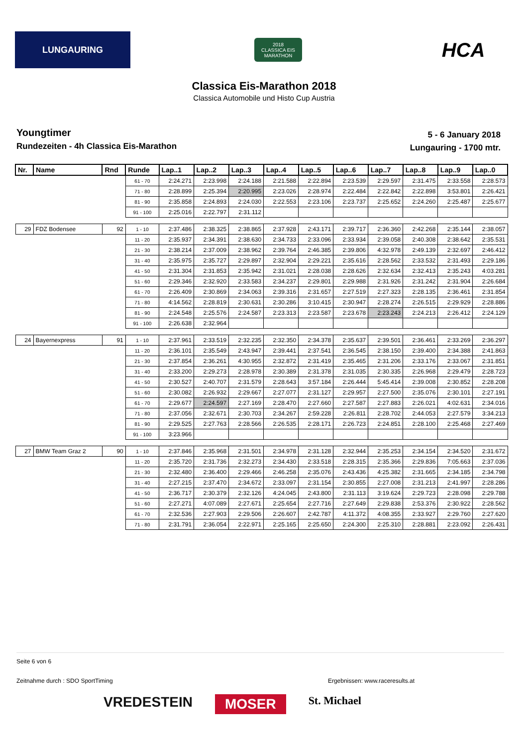LUNGAURING
2018
CLASSICA EIS MARATHON
HCA
Classica Eis-Marathon 2018
Classica Automobile und Histo Cup Austria
Youngtimer
Rundezeiten - 4h Classica Eis-Marathon
5 - 6 January 2018
Lungauring - 1700 mtr.
| Nr. | Name | Rnd | Runde | Lap..1 | Lap..2 | Lap..3 | Lap..4 | Lap..5 | Lap..6 | Lap..7 | Lap..8 | Lap..9 | Lap..0 |
| --- | --- | --- | --- | --- | --- | --- | --- | --- | --- | --- | --- | --- | --- |
| | | | 61 - 70 | 2:24.271 | 2:23.998 | 2:24.188 | 2:21.588 | 2:22.894 | 2:23.539 | 2:29.597 | 2:31.475 | 2:33.558 | 2:28.573 |
| | | | 71 - 80 | 2:28.899 | 2:25.394 | 2:20.995 | 2:23.026 | 2:28.974 | 2:22.484 | 2:22.842 | 2:22.898 | 3:53.801 | 2:26.421 |
| | | | 81 - 90 | 2:35.858 | 2:24.893 | 2:24.030 | 2:22.553 | 2:23.106 | 2:23.737 | 2:25.652 | 2:24.260 | 2:25.487 | 2:25.677 |
| | | | 91 - 100 | 2:25.016 | 2:22.797 | 2:31.112 | | | | | | | |
| 29 | FDZ Bodensee | 92 | 1 - 10 | 2:37.486 | 2:38.325 | 2:38.865 | 2:37.928 | 2:43.171 | 2:39.717 | 2:36.360 | 2:42.268 | 2:35.144 | 2:38.057 |
| | | | 11 - 20 | 2:35.937 | 2:34.391 | 2:38.630 | 2:34.733 | 2:33.096 | 2:33.934 | 2:39.058 | 2:40.308 | 2:38.642 | 2:35.531 |
| | | | 21 - 30 | 2:38.214 | 2:37.009 | 2:38.962 | 2:39.764 | 2:46.385 | 2:39.806 | 4:32.978 | 2:49.139 | 2:32.697 | 2:46.412 |
| | | | 31 - 40 | 2:35.975 | 2:35.727 | 2:29.897 | 2:32.904 | 2:29.221 | 2:35.616 | 2:28.562 | 2:33.532 | 2:31.493 | 2:29.186 |
| | | | 41 - 50 | 2:31.304 | 2:31.853 | 2:35.942 | 2:31.021 | 2:28.038 | 2:28.626 | 2:32.634 | 2:32.413 | 2:35.243 | 4:03.281 |
| | | | 51 - 60 | 2:29.346 | 2:32.920 | 2:33.583 | 2:34.237 | 2:29.801 | 2:29.988 | 2:31.926 | 2:31.242 | 2:31.904 | 2:26.684 |
| | | | 61 - 70 | 2:26.409 | 2:30.869 | 2:34.063 | 2:39.316 | 2:31.657 | 2:27.519 | 2:27.323 | 2:28.135 | 2:36.461 | 2:31.854 |
| | | | 71 - 80 | 4:14.562 | 2:28.819 | 2:30.631 | 2:30.286 | 3:10.415 | 2:30.947 | 2:28.274 | 2:26.515 | 2:29.929 | 2:28.886 |
| | | | 81 - 90 | 2:24.548 | 2:25.576 | 2:24.587 | 2:23.313 | 2:23.587 | 2:23.678 | 2:23.243 | 2:24.213 | 2:26.412 | 2:24.129 |
| | | | 91 - 100 | 2:26.638 | 2:32.964 | | | | | | | | |
| 24 | Bayernexpress | 91 | 1 - 10 | 2:37.961 | 2:33.519 | 2:32.235 | 2:32.350 | 2:34.378 | 2:35.637 | 2:39.501 | 2:36.461 | 2:33.269 | 2:36.297 |
| | | | 11 - 20 | 2:36.101 | 2:35.549 | 2:43.947 | 2:39.441 | 2:37.541 | 2:36.545 | 2:38.150 | 2:39.400 | 2:34.388 | 2:41.863 |
| | | | 21 - 30 | 2:37.854 | 2:36.261 | 4:30.955 | 2:32.872 | 2:31.419 | 2:35.465 | 2:31.206 | 2:33.176 | 2:33.067 | 2:31.851 |
| | | | 31 - 40 | 2:33.200 | 2:29.273 | 2:28.978 | 2:30.389 | 2:31.378 | 2:31.035 | 2:30.335 | 2:26.968 | 2:29.479 | 2:28.723 |
| | | | 41 - 50 | 2:30.527 | 2:40.707 | 2:31.579 | 2:28.643 | 3:57.184 | 2:26.444 | 5:45.414 | 2:39.008 | 2:30.852 | 2:28.208 |
| | | | 51 - 60 | 2:30.082 | 2:26.932 | 2:29.667 | 2:27.077 | 2:31.127 | 2:29.957 | 2:27.500 | 2:35.076 | 2:30.101 | 2:27.191 |
| | | | 61 - 70 | 2:29.677 | 2:24.597 | 2:27.169 | 2:28.470 | 2:27.660 | 2:27.587 | 2:27.883 | 2:26.021 | 4:02.631 | 2:34.016 |
| | | | 71 - 80 | 2:37.056 | 2:32.671 | 2:30.703 | 2:34.267 | 2:59.228 | 2:26.811 | 2:28.702 | 2:44.053 | 2:27.579 | 3:34.213 |
| | | | 81 - 90 | 2:29.525 | 2:27.763 | 2:28.566 | 2:26.535 | 2:28.171 | 2:26.723 | 2:24.851 | 2:28.100 | 2:25.468 | 2:27.469 |
| | | | 91 - 100 | 3:23.966 | | | | | | | | | |
| 27 | BMW Team Graz 2 | 90 | 1 - 10 | 2:37.846 | 2:35.968 | 2:31.501 | 2:34.978 | 2:31.128 | 2:32.944 | 2:35.253 | 2:34.154 | 2:34.520 | 2:31.672 |
| | | | 11 - 20 | 2:35.720 | 2:31.736 | 2:32.273 | 2:34.430 | 2:33.518 | 2:28.315 | 2:35.366 | 2:29.836 | 7:05.663 | 2:37.036 |
| | | | 21 - 30 | 2:32.480 | 2:36.400 | 2:29.466 | 2:46.258 | 2:35.076 | 2:43.436 | 4:25.382 | 2:31.665 | 2:34.185 | 2:34.798 |
| | | | 31 - 40 | 2:27.215 | 2:37.470 | 2:34.672 | 2:33.097 | 2:31.154 | 2:30.855 | 2:27.008 | 2:31.213 | 2:41.997 | 2:28.286 |
| | | | 41 - 50 | 2:36.717 | 2:30.379 | 2:32.126 | 4:24.045 | 2:43.800 | 2:31.113 | 3:19.624 | 2:29.723 | 2:28.098 | 2:29.788 |
| | | | 51 - 60 | 2:27.271 | 4:07.089 | 2:27.671 | 2:25.654 | 2:27.716 | 2:27.649 | 2:29.838 | 2:53.376 | 2:30.922 | 2:28.562 |
| | | | 61 - 70 | 2:32.536 | 2:27.903 | 2:29.506 | 2:26.607 | 2:42.787 | 4:11.372 | 4:08.355 | 2:33.927 | 2:29.760 | 2:27.620 |
| | | | 71 - 80 | 2:31.791 | 2:36.054 | 2:22.971 | 2:25.165 | 2:25.650 | 2:24.300 | 2:25.310 | 2:28.881 | 2:23.092 | 2:26.431 |
Seite 6 von 6
Zeitnahme durch : SDO SportTiming Ergebnissen: www.raceresults.at
VREDESTEIN MOSER St. Michael